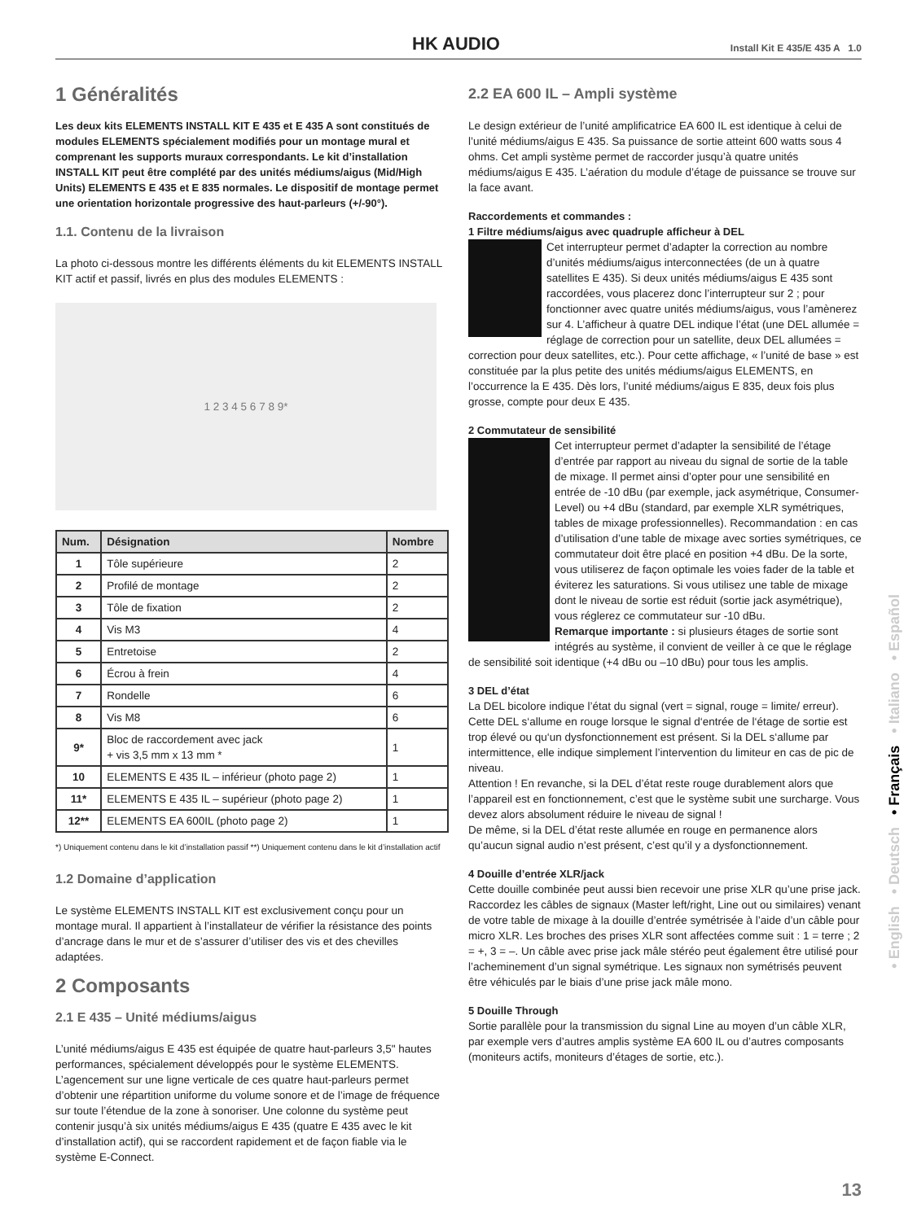HK AUDIO Install Kit E 435/E 435 A 1.0
1 Généralités
Les deux kits ELEMENTS INSTALL KIT E 435 et E 435 A sont constitués de modules ELEMENTS spécialement modifiés pour un montage mural et comprenant les supports muraux correspondants. Le kit d’installation INSTALL KIT peut être complété par des unités médiums/aigus (Mid/High Units) ELEMENTS E 435 et E 835 normales. Le dispositif de montage permet une orientation horizontale progressive des haut-parleurs (+/-90°).
1.1. Contenu de la livraison
La photo ci-dessous montre les différents éléments du kit ELEMENTS INSTALL KIT actif et passif, livrés en plus des modules ELEMENTS :
1 2 3 4 5 6 7 8 9*
| Num. | Désignation | Nombre |
| --- | --- | --- |
| 1 | Tôle supérieure | 2 |
| 2 | Profilé de montage | 2 |
| 3 | Tôle de fixation | 2 |
| 4 | Vis M3 | 4 |
| 5 | Entretoise | 2 |
| 6 | Écrou à frein | 4 |
| 7 | Rondelle | 6 |
| 8 | Vis M8 | 6 |
| 9* | Bloc de raccordement avec jack + vis 3,5 mm x 13 mm * | 1 |
| 10 | ELEMENTS E 435 IL – inférieur (photo page 2) | 1 |
| 11* | ELEMENTS E 435 IL – supérieur (photo page 2) | 1 |
| 12** | ELEMENTS EA 600IL (photo page 2) | 1 |
*) Uniquement contenu dans le kit d’installation passif **) Uniquement contenu dans le kit d’installation actif
1.2 Domaine d’application
Le système ELEMENTS INSTALL KIT est exclusivement conçu pour un montage mural. Il appartient à l’installateur de vérifier la résistance des points d’ancrage dans le mur et de s’assurer d’utiliser des vis et des chevilles adaptées.
2 Composants
2.1 E 435 – Unité médiums/aigus
L’unité médiums/aigus E 435 est équipée de quatre haut-parleurs 3,5" hautes performances, spécialement développés pour le système ELEMENTS. L’agencement sur une ligne verticale de ces quatre haut-parleurs permet d’obtenir une répartition uniforme du volume sonore et de l’image de fréquence sur toute l’étendue de la zone à sonoriser. Une colonne du système peut contenir jusqu’à six unités médiums/aigus E 435 (quatre E 435 avec le kit d’installation actif), qui se raccordent rapidement et de façon fiable via le système E-Connect.
2.2 EA 600 IL – Ampli système
Le design extérieur de l’unité amplificatrice EA 600 IL est identique à celui de l’unité médiums/aigus E 435. Sa puissance de sortie atteint 600 watts sous 4 ohms. Cet ampli système permet de raccorder jusqu’à quatre unités médiums/aigus E 435. L’aération du module d’étage de puissance se trouve sur la face avant.
Raccordements et commandes :
1 Filtre médiums/aigus avec quadruple afficheur à DEL
Cet interrupteur permet d’adapter la correction au nombre d’unités médiums/aigus interconnectées (de un à quatre satellites E 435). Si deux unités médiums/aigus E 435 sont raccordées, vous placerez donc l’interrupteur sur 2 ; pour fonctionner avec quatre unités médiums/aigus, vous l’amènerez sur 4. L’afficheur à quatre DEL indique l’état (une DEL allumée = réglage de correction pour un satellite, deux DEL allumées = correction pour deux satellites, etc.). Pour cette affichage, « l’unité de base » est constituée par la plus petite des unités médiums/aigus ELEMENTS, en l’occurrence la E 435. Dès lors, l’unité médiums/aigus E 835, deux fois plus grosse, compte pour deux E 435.
2 Commutateur de sensibilité
Cet interrupteur permet d’adapter la sensibilité de l’étage d’entrée par rapport au niveau du signal de sortie de la table de mixage. Il permet ainsi d’opter pour une sensibilité en entrée de -10 dBu (par exemple, jack asymétrique, Consumer-Level) ou +4 dBu (standard, par exemple XLR symétriques, tables de mixage professionnelles). Recommandation : en cas d’utilisation d’une table de mixage avec sorties symétriques, ce commutateur doit être placé en position +4 dBu. De la sorte, vous utiliserez de façon optimale les voies fader de la table et éviterez les saturations. Si vous utilisez une table de mixage dont le niveau de sortie est réduit (sortie jack asymétrique), vous réglerez ce commutateur sur -10 dBu.
Remarque importante : si plusieurs étages de sortie sont intégrés au système, il convient de veiller à ce que le réglage de sensibilité soit identique (+4 dBu ou –10 dBu) pour tous les amplis.
3 DEL d’état
La DEL bicolore indique l’état du signal (vert = signal, rouge = limite/ erreur). Cette DEL s‘allume en rouge lorsque le signal d‘entrée de l‘étage de sortie est trop élevé ou qu‘un dysfonctionnement est présent. Si la DEL s‘allume par intermittence, elle indique simplement l’intervention du limiteur en cas de pic de niveau.
Attention ! En revanche, si la DEL d’état reste rouge durablement alors que l’appareil est en fonctionnement, c’est que le système subit une surcharge. Vous devez alors absolument réduire le niveau de signal !
De même, si la DEL d’état reste allumée en rouge en permanence alors qu’aucun signal audio n’est présent, c’est qu’il y a dysfonctionnement.
4 Douille d’entrée XLR/jack
Cette douille combinée peut aussi bien recevoir une prise XLR qu’une prise jack. Raccordez les câbles de signaux (Master left/right, Line out ou similaires) venant de votre table de mixage à la douille d’entrée symétrisée à l’aide d’un câble pour micro XLR. Les broches des prises XLR sont affectées comme suit : 1 = terre ; 2 = +, 3 = –. Un câble avec prise jack mâle stéréo peut également être utilisé pour l’acheminement d’un signal symétrique. Les signaux non symétrisés peuvent être véhiculés par le biais d’une prise jack mâle mono.
5 Douille Through
Sortie parallèle pour la transmission du signal Line au moyen d’un câble XLR, par exemple vers d’autres amplis système EA 600 IL ou d’autres composants (moniteurs actifs, moniteurs d’étages de sortie, etc.).
• English • Deutsch • Français • Italiano • Español
13